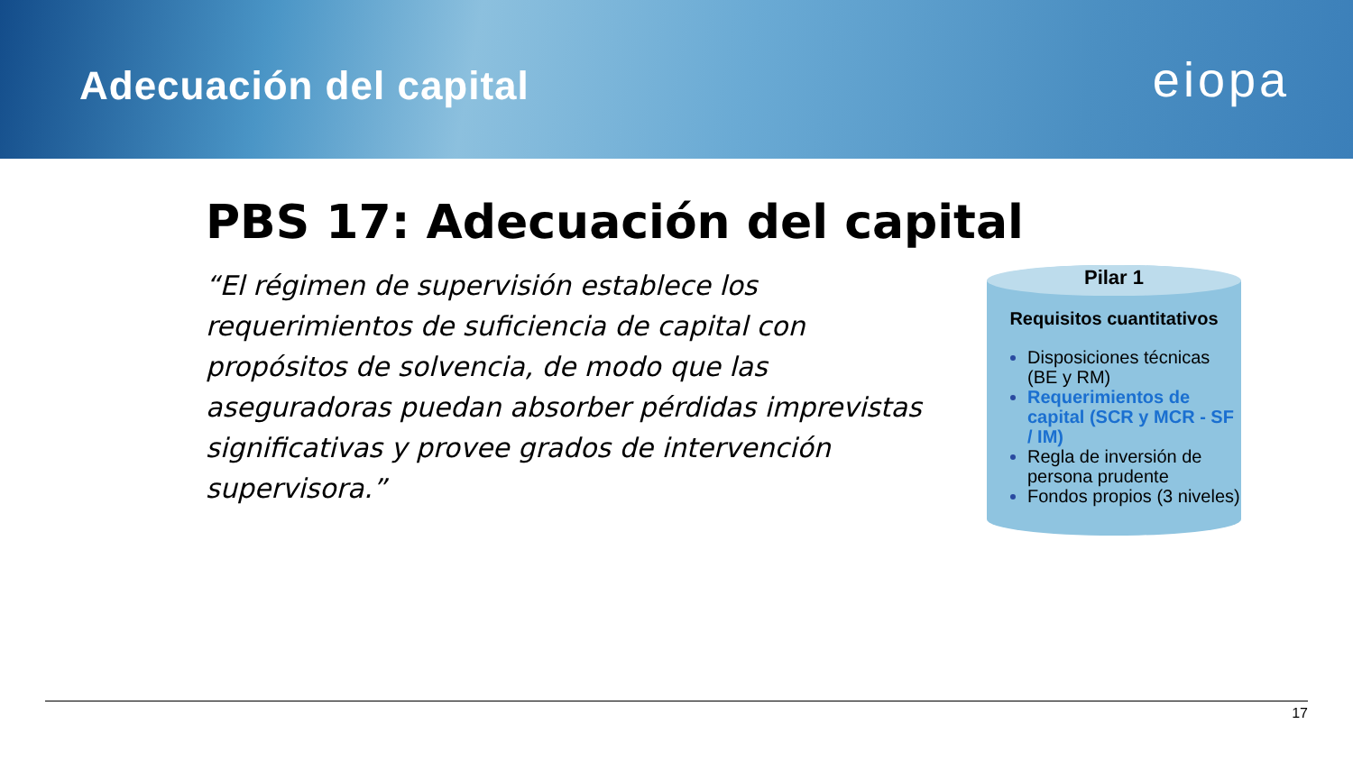Adecuación del capital
eiopa
PBS 17: Adecuación del capital
“El régimen de supervisión establece los requerimientos de suficiencia de capital con propósitos de solvencia, de modo que las aseguradoras puedan absorber pérdidas imprevistas significativas y provee grados de intervención supervisora.”
Pilar 1
Requisitos cuantitativos
Disposiciones técnicas (BE y RM)
Requerimientos de capital (SCR y MCR - SF / IM)
Regla de inversión de persona prudente
Fondos propios (3 niveles)
17